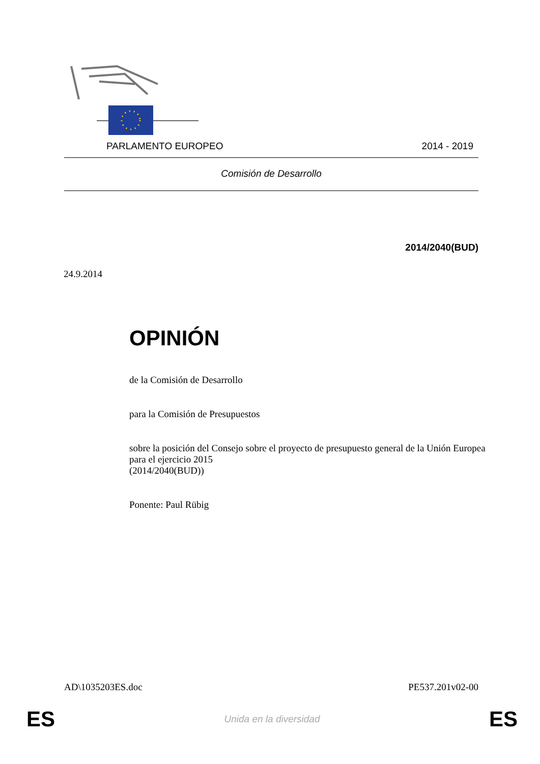PARLAMENTO EUROPEO 2014 - 2019
Comisión de Desarrollo
2014/2040(BUD)
24.9.2014
OPINIÓN
de la Comisión de Desarrollo
para la Comisión de Presupuestos
sobre la posición del Consejo sobre el proyecto de presupuesto general de la Unión Europea para el ejercicio 2015
(2014/2040(BUD))
Ponente: Paul Rübig
AD\1035203ES.doc PE537.201v02-00
ES Unida en la diversidad ES